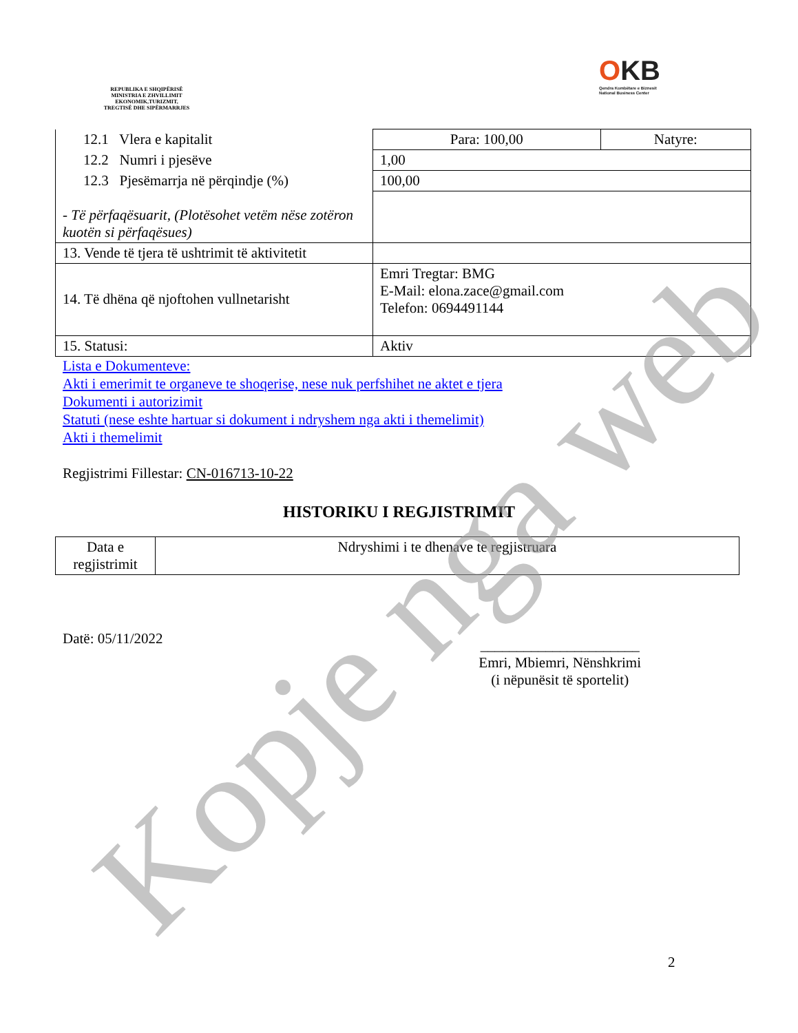REPUBLIKA E SHQIPËRISË
MINISTRIA E ZHVILLIMIT
EKONOMIK,TURIZMIT,
TREGTISË DHE SIPËRMARRJES
OKB
Qendra Kombëtare e Biznesit
National Business Center
| 12.1 Vlera e kapitalit | Para: 100,00 | Natyre: |
| 12.2 Numri i pjesëve | 1,00 | |
| 12.3 Pjesëmarrja në përqindje (%) | 100,00 | |
| - Të përfaqësuarit, (Plotësohet vetëm nëse zotëron kuotën si përfaqësues) | | |
| 13. Vende të tjera të ushtrimit të aktivitetit | | |
| 14. Të dhëna që njoftohen vullnetarisht | Emri Tregtar: BMG E-Mail: elona.zace@gmail.com Telefon: 0694491144 | |
| 15. Statusi: | Aktiv | |
Lista e Dokumenteve:
Akti i emerimit te organeve te shoqerise, nese nuk perfshihet ne aktet e tjera
Dokumenti i autorizimit
Statuti (nese eshte hartuar si dokument i ndryshem nga akti i themelimit)
Akti i themelimit
Regjistrimi Fillestar: CN-016713-10-22
HISTORIKU I REGJISTRIMIT
| Data e regjistrimit | Ndryshimi i te dhenave te regjistruara |
Datë: 05/11/2022
______________________
Emri, Mbiemri, Nënshkrimi
(i nëpunësit të sportelit)
2
Kopje nga web